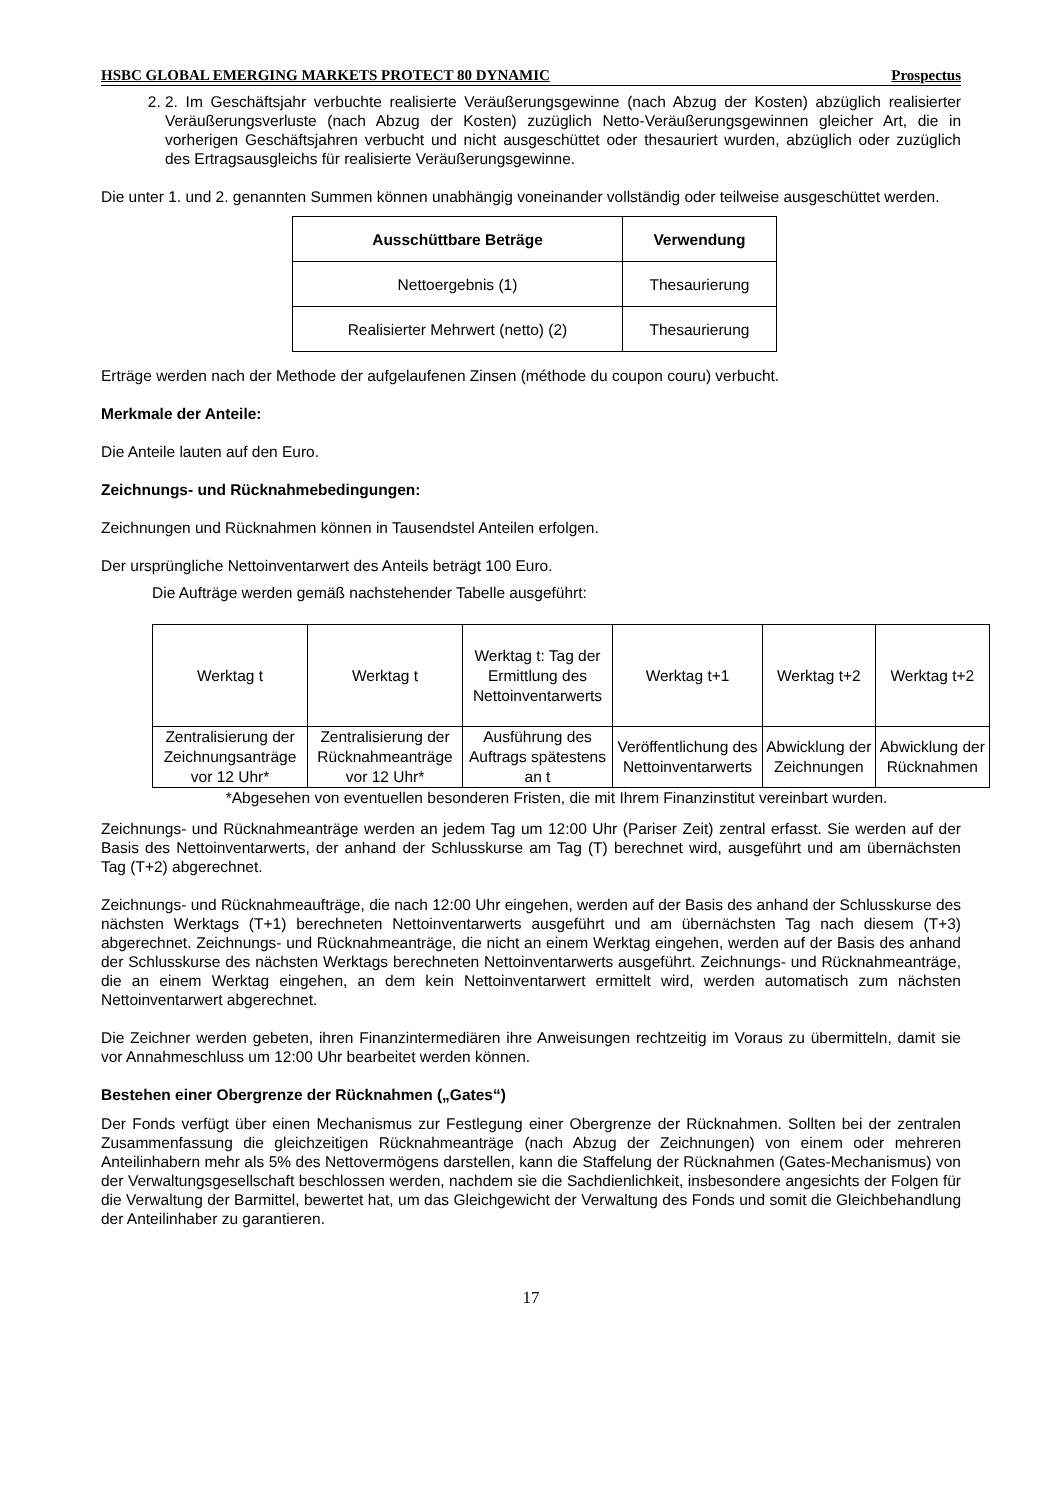HSBC GLOBAL EMERGING MARKETS PROTECT 80 DYNAMIC Prospectus
2. 2. Im Geschäftsjahr verbuchte realisierte Veräußerungsgewinne (nach Abzug der Kosten) abzüglich realisierter Veräußerungsverluste (nach Abzug der Kosten) zuzüglich Netto-Veräußerungsgewinnen gleicher Art, die in vorherigen Geschäftsjahren verbucht und nicht ausgeschüttet oder thesauriert wurden, abzüglich oder zuzüglich des Ertragsausgleichs für realisierte Veräußerungsgewinne.
Die unter 1. und 2. genannten Summen können unabhängig voneinander vollständig oder teilweise ausgeschüttet werden.
| Ausschüttbare Beträge | Verwendung |
| --- | --- |
| Nettoergebnis (1) | Thesaurierung |
| Realisierter Mehrwert (netto) (2) | Thesaurierung |
Erträge werden nach der Methode der aufgelaufenen Zinsen (méthode du coupon couru) verbucht.
Merkmale der Anteile:
Die Anteile lauten auf den Euro.
Zeichnungs- und Rücknahmebedingungen:
Zeichnungen und Rücknahmen können in Tausendstel Anteilen erfolgen.
Der ursprüngliche Nettoinventarwert des Anteils beträgt 100 Euro.
Die Aufträge werden gemäß nachstehender Tabelle ausgeführt:
| Werktag t | Werktag t | Werktag t: Tag der Ermittlung des Nettoinventarwerts | Werktag t+1 | Werktag t+2 | Werktag t+2 |
| Zentralisierung der Zeichnungsanträge vor 12 Uhr* | Zentralisierung der Rücknahmeanträge vor 12 Uhr* | Ausführung des Auftrags spätestens an t | Veröffentlichung des Nettoinventarwerts | Abwicklung der Zeichnungen | Abwicklung der Rücknahmen |
*Abgesehen von eventuellen besonderen Fristen, die mit Ihrem Finanzinstitut vereinbart wurden.
Zeichnungs- und Rücknahmeanträge werden an jedem Tag um 12:00 Uhr (Pariser Zeit) zentral erfasst. Sie werden auf der Basis des Nettoinventarwerts, der anhand der Schlusskurse am Tag (T) berechnet wird, ausgeführt und am übernächsten Tag (T+2) abgerechnet.
Zeichnungs- und Rücknahmeaufträge, die nach 12:00 Uhr eingehen, werden auf der Basis des anhand der Schlusskurse des nächsten Werktags (T+1) berechneten Nettoinventarwerts ausgeführt und am übernächsten Tag nach diesem (T+3) abgerechnet. Zeichnungs- und Rücknahmeanträge, die nicht an einem Werktag eingehen, werden auf der Basis des anhand der Schlusskurse des nächsten Werktags berechneten Nettoinventarwerts ausgeführt. Zeichnungs- und Rücknahmeanträge, die an einem Werktag eingehen, an dem kein Nettoinventarwert ermittelt wird, werden automatisch zum nächsten Nettoinventarwert abgerechnet.
Die Zeichner werden gebeten, ihren Finanzintermediären ihre Anweisungen rechtzeitig im Voraus zu übermitteln, damit sie vor Annahmeschluss um 12:00 Uhr bearbeitet werden können.
Bestehen einer Obergrenze der Rücknahmen („Gates“)
Der Fonds verfügt über einen Mechanismus zur Festlegung einer Obergrenze der Rücknahmen. Sollten bei der zentralen Zusammenfassung die gleichzeitigen Rücknahmeanträge (nach Abzug der Zeichnungen) von einem oder mehreren Anteilinhabern mehr als 5% des Nettovermögens darstellen, kann die Staffelung der Rücknahmen (Gates-Mechanismus) von der Verwaltungsgesellschaft beschlossen werden, nachdem sie die Sachdienlichkeit, insbesondere angesichts der Folgen für die Verwaltung der Barmittel, bewertet hat, um das Gleichgewicht der Verwaltung des Fonds und somit die Gleichbehandlung der Anteilinhaber zu garantieren.
17